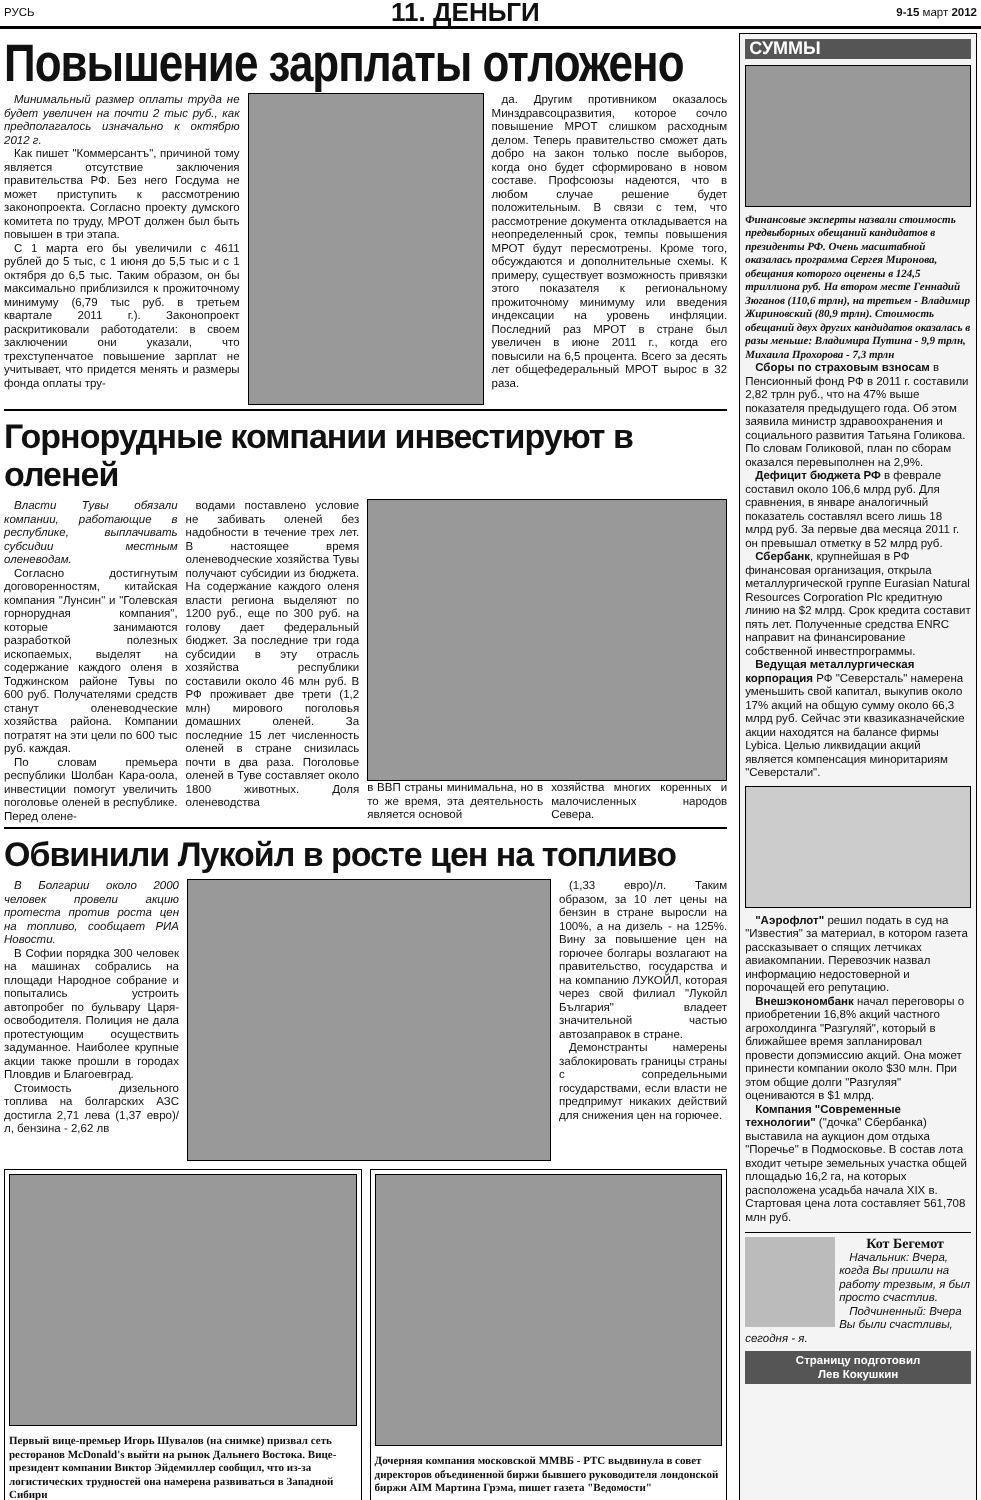РУСЬ 11. ДЕНЬГИ 9-15 март 2012
Повышение зарплаты отложено
Минимальный размер оплаты труда не будет увеличен на почти 2 тыс руб., как предполагалось изначально к октябрю 2012 г.
Как пишет "Коммерсантъ", причиной тому является отсутствие заключения правительства РФ. Без него Госдума не может приступить к рассмотрению законопроекта. Согласно проекту думского комитета по труду, МРОТ должен был быть повышен в три этапа.
С 1 марта его бы увеличили с 4611 рублей до 5 тыс, с 1 июня до 5,5 тыс и с 1 октября до 6,5 тыс. Таким образом, он бы максимально приблизился к прожиточному минимуму (6,79 тыс руб. в третьем квартале 2011 г.). Законопроект раскритиковали работодатели: в своем заключении они указали, что трехступенчатое повышение зарплат не учитывает, что придется менять и размеры фонда оплаты тру-
да. Другим противником оказалось Минздравсоцразвития, которое сочло повышение МРОТ слишком расходным делом. Теперь правительство сможет дать добро на закон только после выборов, когда оно будет сформировано в новом составе. Профсоюзы надеются, что в любом случае решение будет положительным. В связи с тем, что рассмотрение документа откладывается на неопределенный срок, темпы повышения МРОТ будут пересмотрены. Кроме того, обсуждаются и дополнительные схемы. К примеру, существует возможность привязки этого показателя к региональному прожиточному минимуму или введения индексации на уровень инфляции. Последний раз МРОТ в стране был увеличен в июне 2011 г., когда его повысили на 6,5 процента. Всего за десять лет общефедеральный МРОТ вырос в 32 раза.
Горнорудные компании инвестируют в оленей
Власти Тувы обязали компании, работающие в республике, выплачивать субсидии местным оленеводам.
Согласно достигнутым договоренностям, китайская компания "Лунсин" и "Голевская горнорудная компания", которые занимаются разработкой полезных ископаемых, выделят на содержание каждого оленя в Тоджинском районе Тувы по 600 руб. Получателями средств станут оленеводческие хозяйства района. Компании потратят на эти цели по 600 тыс руб. каждая.
По словам премьера республики Шолбан Кара-оола, инвестиции помогут увеличить поголовье оленей в республике. Перед олене-
водами поставлено условие не забивать оленей без надобности в течение трех лет. В настоящее время оленеводческие хозяйства Тувы получают субсидии из бюджета. На содержание каждого оленя власти региона выделяют по 1200 руб., еще по 300 руб. на голову дает федеральный бюджет. За последние три года субсидии в эту отрасль хозяйства республики составили около 46 млн руб. В РФ проживает две трети (1,2 млн) мирового поголовья домашних оленей. За последние 15 лет численность оленей в стране снизилась почти в два раза. Поголовье оленей в Туве составляет около 1800 животных. Доля оленеводства
в ВВП страны минимальна, но в то же время, эта деятельность является основой
хозяйства многих коренных и малочисленных народов Севера.
Обвинили Лукойл в росте цен на топливо
В Болгарии около 2000 человек провели акцию протеста против роста цен на топливо, сообщает РИА Новости.
В Софии порядка 300 человек на машинах собрались на площади Народное собрание и попытались устроить автопробег по бульвару Царя-освободителя. Полиция не дала протестующим осуществить задуманное. Наиболее крупные акции также прошли в городах Пловдив и Благоевград.
Стоимость дизельного топлива на болгарских АЗС достигла 2,71 лева (1,37 евро)/л, бензина - 2,62 лв
(1,33 евро)/л. Таким образом, за 10 лет цены на бензин в стране выросли на 100%, а на дизель - на 125%. Вину за повышение цен на горючее болгары возлагают на правительство, государства и на компанию ЛУКОЙЛ, которая через свой филиал "Лукойл България" владеет значительной частью автозаправок в стране.
Демонстранты намерены заблокировать границы страны с сопредельными государствами, если власти не предпримут никаких действий для снижения цен на горючее.
Первый вице-премьер Игорь Шувалов (на снимке) призвал сеть ресторанов McDonald's выйти на рынок Дальнего Востока. Вице-президент компании Виктор Эйдемиллер сообщил, что из-за логистических трудностей она намерена развиваться в Западной Сибири
Дочерняя компания московской ММВБ - РТС выдвинула в совет директоров объединенной биржи бывшего руководителя лондонской биржи AIM Мартина Грэма, пишет газета "Ведомости"
СУММЫ
Финансовые эксперты назвали стоимость предвыборных обещаний кандидатов в президенты РФ. Очень масштабной оказалась программа Сергея Миронова, обещания которого оценены в 124,5 триллиона руб. На втором месте Геннадий Зюганов (110,6 трлн), на третьем - Владимир Жириновский (80,9 трлн). Стоимость обещаний двух других кандидатов оказалась в разы меньше: Владимира Путина - 9,9 трлн, Михаила Прохорова - 7,3 трлн
Сборы по страховым взносам в Пенсионный фонд РФ в 2011 г. составили 2,82 трлн руб., что на 47% выше показателя предыдущего года. Об этом заявила министр здравоохранения и социального развития Татьяна Голикова. По словам Голиковой, план по сборам оказался перевыполнен на 2,9%.
Дефицит бюджета РФ в феврале составил около 106,6 млрд руб. Для сравнения, в январе аналогичный показатель составлял всего лишь 18 млрд руб. За первые два месяца 2011 г. он превышал отметку в 52 млрд руб.
Сбербанк, крупнейшая в РФ финансовая организация, открыла металлургической группе Eurasian Natural Resources Corporation Plc кредитную линию на $2 млрд. Срок кредита составит пять лет. Полученные средства ENRC направит на финансирование собственной инвестпрограммы.
Ведущая металлургическая корпорация РФ "Северсталь" намерена уменьшить свой капитал, выкупив около 17% акций на общую сумму около 66,3 млрд руб. Сейчас эти квазиказначейские акции находятся на балансе фирмы Lybica. Целью ликвидации акций является компенсация миноритариям "Северстали".
"Аэрофлот" решил подать в суд на "Известия" за материал, в котором газета рассказывает о спящих летчиках авиакомпании. Перевозчик назвал информацию недостоверной и порочащей его репутацию.
Внешэкономбанк начал переговоры о приобретении 16,8% акций частного агрохолдинга "Разгуляй", который в ближайшее время запланировал провести допэмиссию акций. Она может принести компании около $30 млн. При этом общие долги "Разгуляя" оцениваются в $1 млрд.
Компания "Современные технологии" ("дочка" Сбербанка) выставила на аукцион дом отдыха "Поречье" в Подмосковье. В состав лота входит четыре земельных участка общей площадью 16,2 га, на которых расположена усадьба начала XIX в. Стартовая цена лота составляет 561,708 млн руб.
Кот Бегемот
Начальник: Вчера, когда Вы пришли на работу трезвым, я был просто счастлив.
Подчиненный: Вчера Вы были счастливы, сегодня - я.
Страницу подготовил
Лев Кокушкин